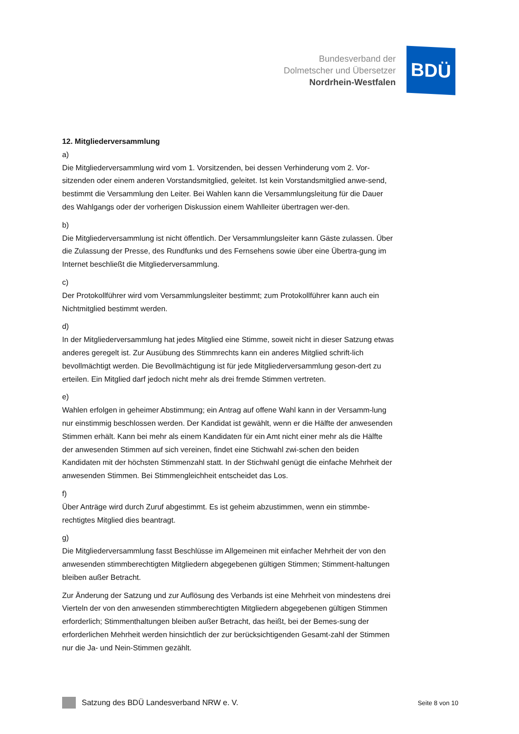Bundesverband der
Dolmetscher und Übersetzer
Nordrhein-Westfalen
BDÜ
12. Mitgliederversammlung
a)
Die Mitgliederversammlung wird vom 1. Vorsitzenden, bei dessen Verhinderung vom 2. Vor-sitzenden oder einem anderen Vorstandsmitglied, geleitet. Ist kein Vorstandsmitglied anwe-send, bestimmt die Versammlung den Leiter. Bei Wahlen kann die Versammlungsleitung für die Dauer des Wahlgangs oder der vorherigen Diskussion einem Wahlleiter übertragen wer-den.
b)
Die Mitgliederversammlung ist nicht öffentlich. Der Versammlungsleiter kann Gäste zulassen. Über die Zulassung der Presse, des Rundfunks und des Fernsehens sowie über eine Übertra-gung im Internet beschließt die Mitgliederversammlung.
c)
Der Protokollführer wird vom Versammlungsleiter bestimmt; zum Protokollführer kann auch ein Nichtmitglied bestimmt werden.
d)
In der Mitgliederversammlung hat jedes Mitglied eine Stimme, soweit nicht in dieser Satzung etwas anderes geregelt ist. Zur Ausübung des Stimmrechts kann ein anderes Mitglied schrift-lich bevollmächtigt werden. Die Bevollmächtigung ist für jede Mitgliederversammlung geson-dert zu erteilen. Ein Mitglied darf jedoch nicht mehr als drei fremde Stimmen vertreten.
e)
Wahlen erfolgen in geheimer Abstimmung; ein Antrag auf offene Wahl kann in der Versamm-lung nur einstimmig beschlossen werden. Der Kandidat ist gewählt, wenn er die Hälfte der anwesenden Stimmen erhält. Kann bei mehr als einem Kandidaten für ein Amt nicht einer mehr als die Hälfte der anwesenden Stimmen auf sich vereinen, findet eine Stichwahl zwi-schen den beiden Kandidaten mit der höchsten Stimmenzahl statt. In der Stichwahl genügt die einfache Mehrheit der anwesenden Stimmen. Bei Stimmengleichheit entscheidet das Los.
f)
Über Anträge wird durch Zuruf abgestimmt. Es ist geheim abzustimmen, wenn ein stimmbe-rechtigtes Mitglied dies beantragt.
g)
Die Mitgliederversammlung fasst Beschlüsse im Allgemeinen mit einfacher Mehrheit der von den anwesenden stimmberechtigten Mitgliedern abgegebenen gültigen Stimmen; Stimment-haltungen bleiben außer Betracht.
Zur Änderung der Satzung und zur Auflösung des Verbands ist eine Mehrheit von mindestens drei Vierteln der von den anwesenden stimmberechtigten Mitgliedern abgegebenen gültigen Stimmen erforderlich; Stimmenthaltungen bleiben außer Betracht, das heißt, bei der Bemes-sung der erforderlichen Mehrheit werden hinsichtlich der zur berücksichtigenden Gesamt-zahl der Stimmen nur die Ja- und Nein-Stimmen gezählt.
Satzung des BDÜ Landesverband NRW e. V. Seite 8 von 10